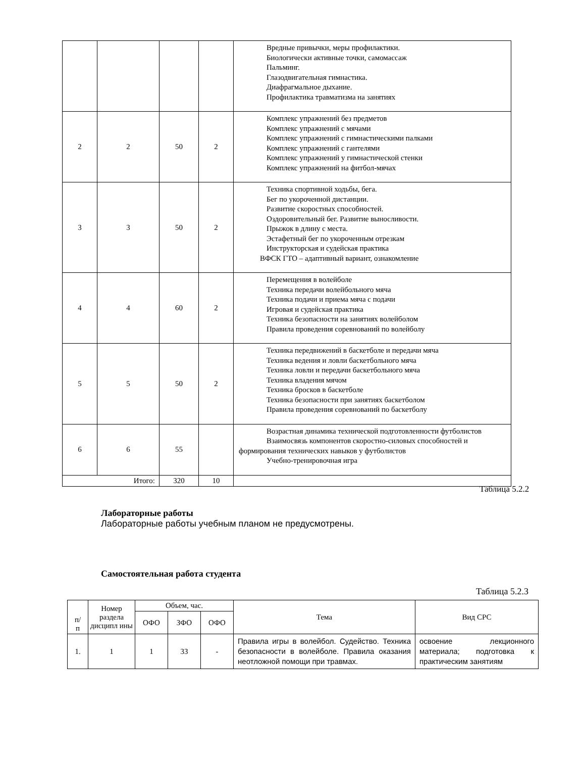| | | | | Вредные привычки, меры профилактики. Биологически активные точки, самомассаж Пальминг. Глазодвигательная гимнастика. Диафрагмальное дыхание. Профилактика травматизма на занятиях |
| 2 | 2 | 50 | 2 | Комплекс упражнений без предметов Комплекс упражнений с мячами Комплекс упражнений с гимнастическими палками Комплекс упражнений с гантелями Комплекс упражнений у гимнастической стенки Комплекс упражнений на фитбол-мячах |
| 3 | 3 | 50 | 2 | Техника спортивной ходьбы, бега. Бег по укороченной дистанции. Развитие скоростных способностей. Оздоровительный бег. Развитие выносливости. Прыжок в длину с места. Эстафетный бег по укороченным отрезкам Инструкторская и судейская практика ВФСК ГТО – адаптивный вариант, ознакомление |
| 4 | 4 | 60 | 2 | Перемещения в волейболе Техника передачи волейбольного мяча Техника подачи и приема мяча с подачи Игровая и судейская практика Техника безопасности на занятиях волейболом Правила проведения соревнований по волейболу |
| 5 | 5 | 50 | 2 | Техника передвижений в баскетболе и передачи мяча Техника ведения и ловли баскетбольного мяча Техника ловли и передачи баскетбольного мяча Техника владения мячом Техника бросков в баскетболе Техника безопасности при занятиях баскетболом Правила проведения соревнований по баскетболу |
| 6 | 6 | 55 | | Возрастная динамика технической подготовленности футболистов Взаимосвязь компонентов скоростно-силовых способностей и формирования технических навыков у футболистов Учебно-тренировочная игра |
| Итого: | | 320 | 10 | |
Таблица 5.2.2
Лабораторные работы
Лабораторные работы учебным планом не предусмотрены.
Самостоятельная работа студента
Таблица 5.2.3
| п/ п | Номер раздела дисципл ины | Объем, час. | | | Тема | Вид СРС |
| --- | --- | --- | --- | --- | --- | --- |
| | | ОФО | ЗФО | ОФО | | |
| 1. | 1 | 1 | 33 | - | Правила игры в волейбол. Судейство. Техника безопасности в волейболе. Правила оказания неотложной помощи при травмах. | освоение лекционного материала; подготовка к практическим занятиям |